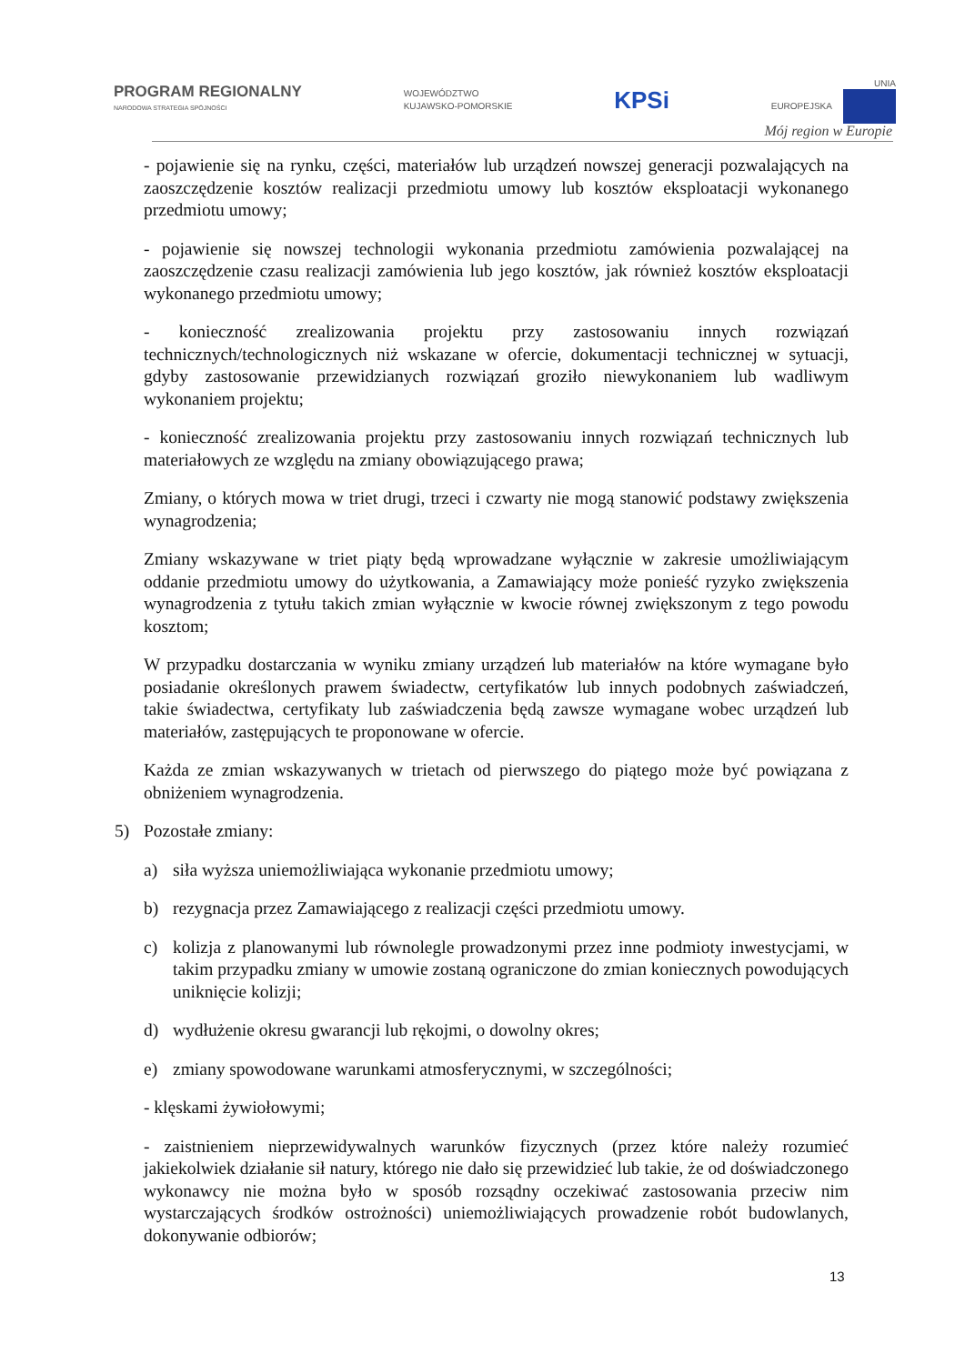PROGRAM REGIONALNY
NARODOWA STRATEGIA SPÓJNOŚCI
WOJEWÓDZTWO
KUJAWSKO-POMORSKIE
KPSi
UNIA
EUROPEJSKA
Mój region w Europie
- pojawienie się na rynku, części, materiałów lub urządzeń nowszej generacji pozwalających na zaoszczędzenie kosztów realizacji przedmiotu umowy lub kosztów eksploatacji wykonanego przedmiotu umowy;
- pojawienie się nowszej technologii wykonania przedmiotu zamówienia pozwalającej na zaoszczędzenie czasu realizacji zamówienia lub jego kosztów, jak również kosztów eksploatacji wykonanego przedmiotu umowy;
- konieczność zrealizowania projektu przy zastosowaniu innych rozwiązań technicznych/technologicznych niż wskazane w ofercie, dokumentacji technicznej w sytuacji, gdyby zastosowanie przewidzianych rozwiązań groziło niewykonaniem lub wadliwym wykonaniem projektu;
- konieczność zrealizowania projektu przy zastosowaniu innych rozwiązań technicznych lub materiałowych ze względu na zmiany obowiązującego prawa;
Zmiany, o których mowa w triet drugi, trzeci i czwarty nie mogą stanowić podstawy zwiększenia wynagrodzenia;
Zmiany wskazywane w triet piąty będą wprowadzane wyłącznie w zakresie umożliwiającym oddanie przedmiotu umowy do użytkowania, a Zamawiający może ponieść ryzyko zwiększenia wynagrodzenia z tytułu takich zmian wyłącznie w kwocie równej zwiększonym z tego powodu kosztom;
W przypadku dostarczania w wyniku zmiany urządzeń lub materiałów na które wymagane było posiadanie określonych prawem świadectw, certyfikatów lub innych podobnych zaświadczeń, takie świadectwa, certyfikaty lub zaświadczenia będą zawsze wymagane wobec urządzeń lub materiałów, zastępujących te proponowane w ofercie.
Każda ze zmian wskazywanych w trietach od pierwszego do piątego może być powiązana z obniżeniem wynagrodzenia.
5) Pozostałe zmiany:
a) siła wyższa uniemożliwiająca wykonanie przedmiotu umowy;
b) rezygnacja przez Zamawiającego z realizacji części przedmiotu umowy.
c) kolizja z planowanymi lub równolegle prowadzonymi przez inne podmioty inwestycjami, w takim przypadku zmiany w umowie zostaną ograniczone do zmian koniecznych powodujących uniknięcie kolizji;
d) wydłużenie okresu gwarancji lub rękojmi, o dowolny okres;
e) zmiany spowodowane warunkami atmosferycznymi, w szczególności;
- klęskami żywiołowymi;
- zaistnieniem nieprzewidywalnych warunków fizycznych (przez które należy rozumieć jakiekolwiek działanie sił natury, którego nie dało się przewidzieć lub takie, że od doświadczonego wykonawcy nie można było w sposób rozsądny oczekiwać zastosowania przeciw nim wystarczających środków ostrożności) uniemożliwiających prowadzenie robót budowlanych, dokonywanie odbiorów;
13